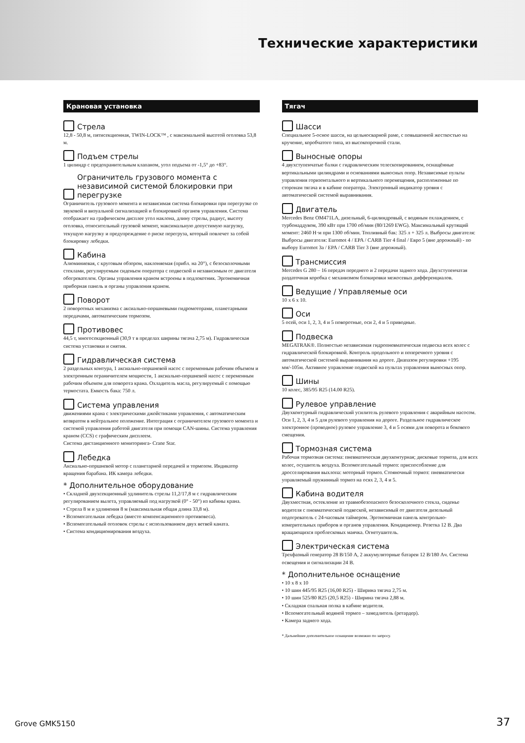Технические характеристики
Крановая установка
Стрела
12,8 - 50,8 м, пятисекционная, TWIN-LOCK™ , с максимальной высотой оголовка 53,8 м.
Подъем стрелы
1 цилиндр с предохранительным клапаном, угол подъема от -1,5° до +83°.
Ограничитель грузового момента с независимой системой блокировки при перегрузке
Ограничитель грузового момента и независимая система блокировки при перегрузке со звуковой и визуальной сигнализацией и блокировкой органов управления. Система отображает на графическом дисплее угол наклона, длину стрелы, радиус, высоту оголовка, относительный грузовой момент, максимальную допустимую нагрузку, текущую нагрузку и предупреждение о риске перегруза, который повлечет за собой блокировку лебедки.
Кабина
Алюминиевая, с круговым обзором, наклоняемая (прибл. на 20°), с безосколочными стеклами, регулируемым сиденьем оператора с подвеской и независимым от двигателя обогревателем. Органы управления краном встроены в подлокотник. Эргономичная приборная панель и органы управления краном.
Поворот
2 поворотных механизма с аксиально-поршневыми гидромоторами, планетарными передачами, автоматическим тормозом.
Противовес
44,5 т, многосекционный (30,9 т в пределах ширины тягача 2,75 м). Гидравлическая система установки и снятия.
Гидравлическая система
2 раздельных контура, 1 аксиально-поршневой насос с переменным рабочим объемом и электронным ограничителем мощности, 1 аксиально-поршневой насос с переменным рабочим объемом для поворота крана. Охладитель масла, регулируемый с помощью термостата. Емкость бака: 750 л.
Система управления
движениями крана с электрическими джойстиками управления, с автоматическим возвратом в нейтральное положение. Интеграция с ограничителем грузового момента и системой управления работой двигателя при помощи CAN-шины. Система управления краном (CCS) с графическим дисплеем.
Система дистанционного мониторинга- Crane Star.
Лебедка
Аксиально-поршневой мотор с планетарной передачей и тормозом. Индикатор вращения барабана. ИК камера лебедки.
* Дополнительное оборудование
• Складной двухсекционный удлинитель стрелы 11,2/17,8 м с гидравлическим регулированием вылета, управляемый под нагрузкой (0° - 50°) из кабины крана.
• Стрела 8 м и удлинения 8 м (максимальная общая длина 33,8 м).
• Вспомогательная лебедка (вместо компенсационного противовеса).
• Вспомогательный оголовок стрелы с использованием двух ветвей каната.
• Система кондиционирования воздуха.
Тягач
Шасси
Специальное 5-осное шасси, на цельносварной раме, с повышенной жесткостью на кручение, коробчатого типа, из высокопрочной стали.
Выносные опоры
4 двухступенчатые балки с гидравлическим телескопированием, оснащённые вертикальными цилиндрами и основаниями выносных опор. Независимые пульты управления горизонтального и вертикального перемещения, расположенные по сторонам тягача и в кабине оператора. Электронный индикатор уровня с автоматической системой выравнивания.
Двигатель
Mercedes Benz OM471LA, дизельный, 6-цилиндровый, с водяным охлаждением, с турбонаддувом, 390 кВт при 1700 об/мин (80/1269 EWG). Максимальный крутящий момент: 2460 Н·м при 1300 об/мин. Топливный бак: 325 л + 325 л. Выбросы двигателя: Выбросы двигателя: Euromot 4 / EPA / CARB Tier 4 final / Евро 5 (вне дорожный) - по выбору Euromot 3a / EPA / CARB Tier 3 (вне дорожный).
Трансмиссия
Mercedes G 280 – 16 передач переднего и 2 передачи заднего хода. Двухступенчатая раздаточная коробка с механизмом блокировки межосевых дифференциалов.
Ведущие / Управляемые оси
10 x 6 x 10.
Оси
5 осей, оси 1, 2, 3, 4 и 5 поворотные, оси 2, 4 и 5 приводные.
Подвеска
MEGATRAK®. Полностью независимая гидропневматическая подвеска всех колес с гидравлической блокировкой. Контроль продольного и поперечного уровня с автоматической системой выравнивания на дороге. Диапазон регулировки +195 мм/-105м. Активное управление подвеской на пультах управления выносных опор.
Шины
10 колес, 385/95 R25 (14.00 R25).
Рулевое управление
Двухконтурный гидравлический усилитель рулевого управления с аварийным насосом. Оси 1, 2, 3, 4 и 5 для рулевого управления на дороге. Раздельное гидравлическое электронное (проводное) рулевое управление 3, 4 и 5 осями для поворота и бокового смещения.
Тормозная система
Рабочая тормозная система: пневматическая двухконтурная; дисковые тормоза, для всех колес, осушитель воздуха. Вспомогательный тормоз: приспособление для дросселирования выхлопа: моторный тормоз. Стояночный тормоз: пневматически управляемый пружинный тормоз на осях 2, 3, 4 и 5.
Кабина водителя
Двухместная, остекление из травмобезопасного безосколочного стекла, сиденье водителя с пневматической подвеской, независимый от двигателя дизельный подогреватель с 24-часовым таймером. Эргономичная панель контрольно-измерительных приборов и органов управления. Кондиционер. Розетка 12 В. Два вращающихся проблесковых маячка. Огнетушитель.
Электрическая система
Трехфазный генератор 28 В/150 А, 2 аккумуляторные батареи 12 В/180 Ач. Система освещения и сигнализации 24 В.
* Дополнительное оснащение
• 10 x 8 x 10
• 10 шин 445/95 R25 (16,00 R25) - Ширина тягача 2,75 м.
• 10 шин 525/80 R25 (20,5 R25) - Ширина тягача 2,88 м.
• Складная спальная полка в кабине водителя.
• Вспомогательный водяной тормоз – замедлитель (ретардер).
• Камера заднего хода.
* Дальнейшее дополнительное оснащение возможно по запросу.
Grove GMK5150 37